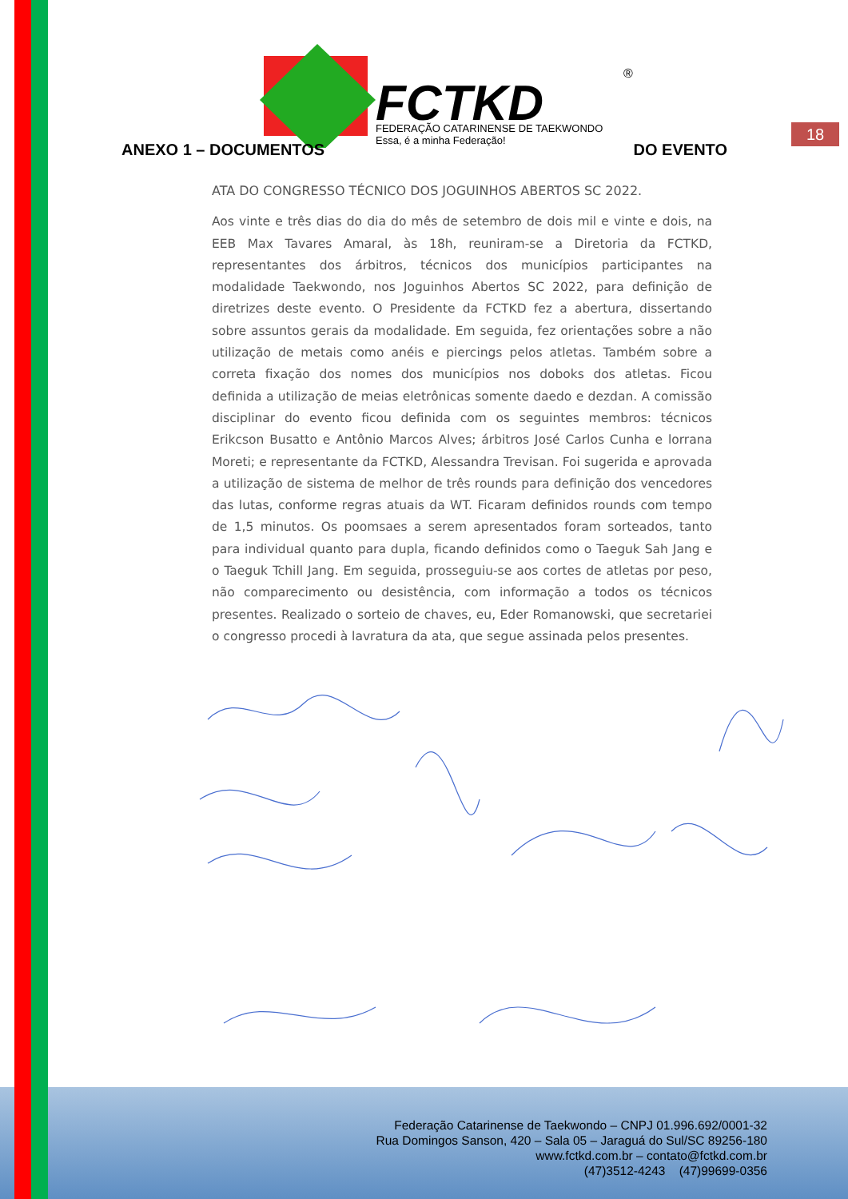FCTKD
FEDERAÇÃO CATARINENSE DE TAEKWONDO
Essa, é a minha Federação!
®
18
ANEXO 1 – DOCUMENTOS DO EVENTO
ATA DO CONGRESSO TÉCNICO DOS JOGUINHOS ABERTOS SC 2022.
Aos vinte e três dias do dia do mês de setembro de dois mil e vinte e dois, na EEB Max Tavares Amaral, às 18h, reuniram-se a Diretoria da FCTKD, representantes dos árbitros, técnicos dos municípios participantes na modalidade Taekwondo, nos Joguinhos Abertos SC 2022, para definição de diretrizes deste evento. O Presidente da FCTKD fez a abertura, dissertando sobre assuntos gerais da modalidade. Em seguida, fez orientações sobre a não utilização de metais como anéis e piercings pelos atletas. Também sobre a correta fixação dos nomes dos municípios nos doboks dos atletas. Ficou definida a utilização de meias eletrônicas somente daedo e dezdan. A comissão disciplinar do evento ficou definida com os seguintes membros: técnicos Erikcson Busatto e Antônio Marcos Alves; árbitros José Carlos Cunha e lorrana Moreti; e representante da FCTKD, Alessandra Trevisan. Foi sugerida e aprovada a utilização de sistema de melhor de três rounds para definição dos vencedores das lutas, conforme regras atuais da WT. Ficaram definidos rounds com tempo de 1,5 minutos. Os poomsaes a serem apresentados foram sorteados, tanto para individual quanto para dupla, ficando definidos como o Taeguk Sah Jang e o Taeguk Tchill Jang. Em seguida, prosseguiu-se aos cortes de atletas por peso, não comparecimento ou desistência, com informação a todos os técnicos presentes. Realizado o sorteio de chaves, eu, Eder Romanowski, que secretariei o congresso procedi à lavratura da ata, que segue assinada pelos presentes.
Federação Catarinense de Taekwondo – CNPJ 01.996.692/0001-32
Rua Domingos Sanson, 420 – Sala 05 – Jaraguá do Sul/SC 89256-180
www.fctkd.com.br – contato@fctkd.com.br
(47)3512-4243 (47)99699-0356